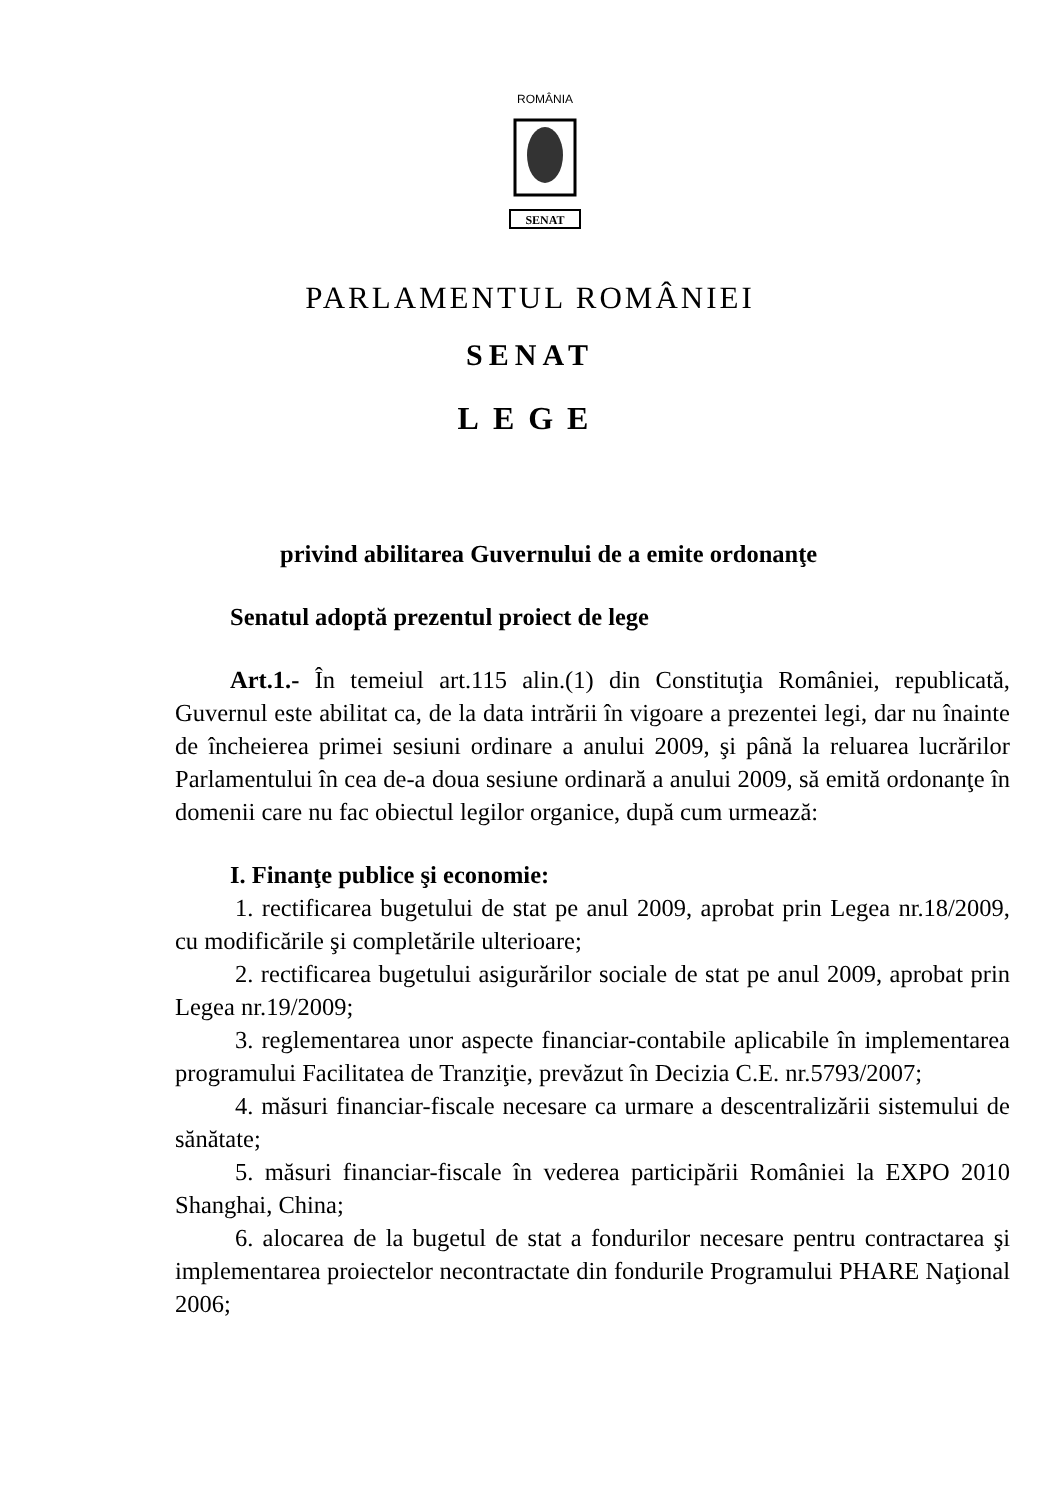ROMÂNIA
SENAT
PARLAMENTUL ROMÂNIEI
SENAT
LEGE
privind abilitarea Guvernului de a emite ordonanţe
Senatul adoptă prezentul proiect de lege
Art.1.- În temeiul art.115 alin.(1) din Constituţia României, republicată, Guvernul este abilitat ca, de la data intrării în vigoare a prezentei legi, dar nu înainte de încheierea primei sesiuni ordinare a anului 2009, şi până la reluarea lucrărilor Parlamentului în cea de-a doua sesiune ordinară a anului 2009, să emită ordonanţe în domenii care nu fac obiectul legilor organice, după cum urmează:
I. Finanţe publice şi economie:
1. rectificarea bugetului de stat pe anul 2009, aprobat prin Legea nr.18/2009, cu modificările şi completările ulterioare;
2. rectificarea bugetului asigurărilor sociale de stat pe anul 2009, aprobat prin Legea nr.19/2009;
3. reglementarea unor aspecte financiar-contabile aplicabile în implementarea programului Facilitatea de Tranziţie, prevăzut în Decizia C.E. nr.5793/2007;
4. măsuri financiar-fiscale necesare ca urmare a descentralizării sistemului de sănătate;
5. măsuri financiar-fiscale în vederea participării României la EXPO 2010 Shanghai, China;
6. alocarea de la bugetul de stat a fondurilor necesare pentru contractarea şi implementarea proiectelor necontractate din fondurile Programului PHARE Naţional 2006;